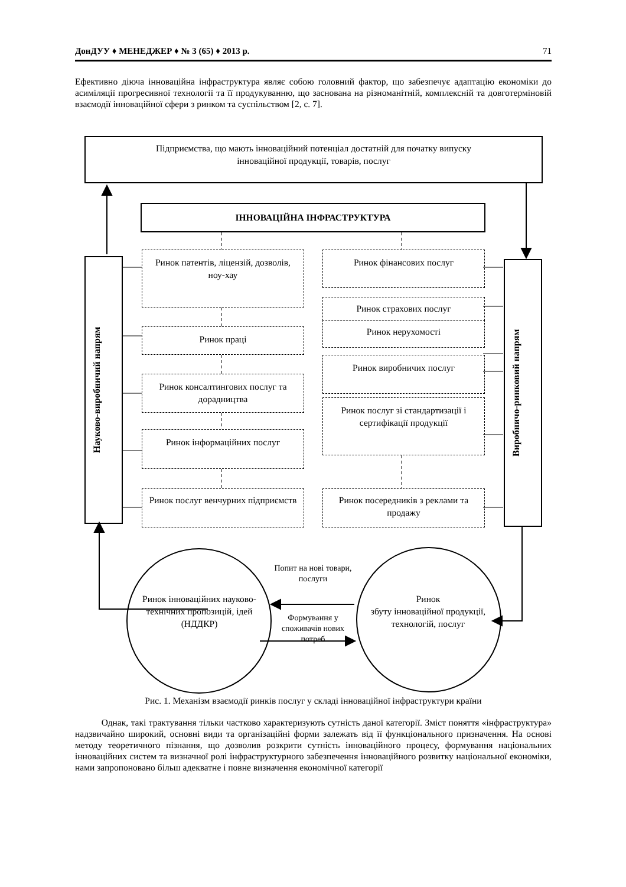ДонДУУ ♦ МЕНЕДЖЕР ♦ № 3 (65) ♦ 2013 р. 71
Ефективно діюча інноваційна інфраструктура являє собою головний фактор, що забезпечує адаптацію економіки до асиміляції прогресивної технології та її продукуванню, що заснована на різноманітній, комплексній та довготерміновій взаємодії інноваційної сфери з ринком та суспільством [2, с. 7].
Підприємства, що мають інноваційний потенціал достатній для початку випуску
інноваційної продукції, товарів, послуг
ІННОВАЦІЙНА ІНФРАСТРУКТУРА
Науково-виробничий напрям
Виробничо-ринковий напрям
Ринок патентів, ліцензій, дозволів,
ноу-хау
Ринок праці
Ринок консалтингових послуг та дорадництва
Ринок інформаційних послуг
Ринок послуг венчурних підприємств
Ринок фінансових послуг
Ринок страхових послуг
Ринок нерухомості
Ринок виробничих послуг
Ринок послуг зі стандартизації і сертифікації продукції
Ринок посередників з реклами та продажу
Ринок інноваційних науково-технічних пропозицій, ідей (НДДКР)
Ринок
збуту інноваційної продукції, технологій, послуг
Попит на нові товари, послуги
Формування у споживачів нових потреб
Рис. 1. Механізм взаємодії ринків послуг у складі інноваційної інфраструктури країни
Однак, такі трактування тільки частково характеризують сутність даної категорії. Зміст поняття «інфраструктура» надзвичайно широкий, основні види та організаційні форми залежать від її функціонального призначення. На основі методу теоретичного пізнання, що дозволив розкрити сутність інноваційного процесу, формування національних інноваційних систем та визначної ролі інфраструктурного забезпечення інноваційного розвитку національної економіки, нами запропоновано більш адекватне і повне визначення економічної категорії